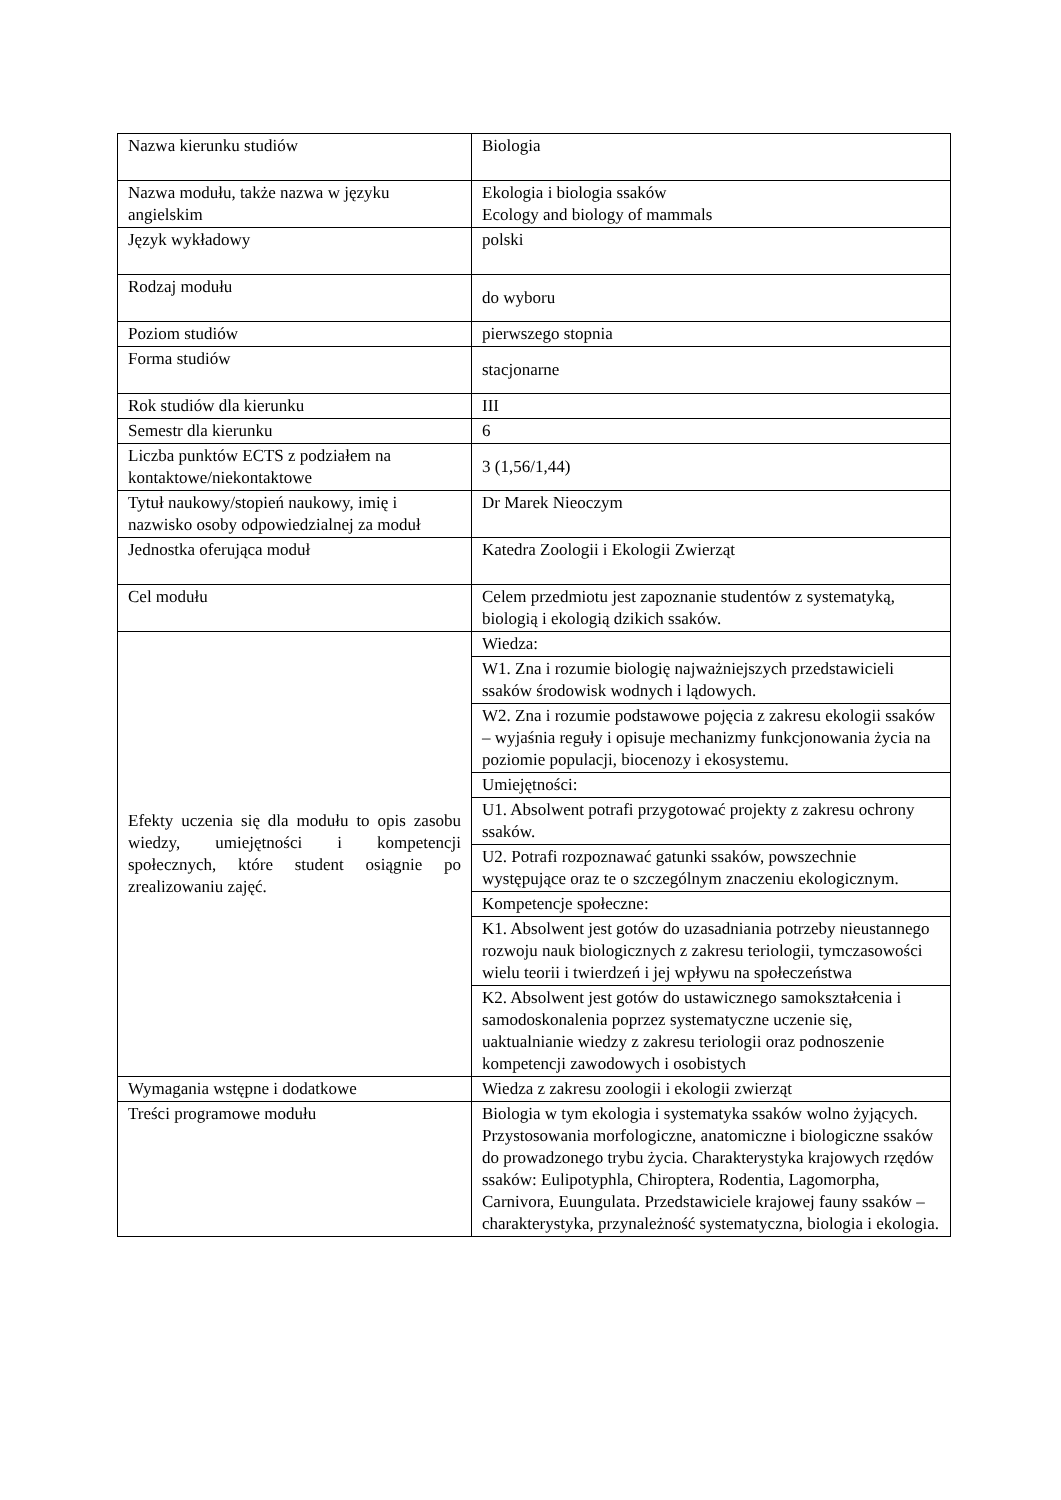| Nazwa kierunku studiów | Biologia |
| Nazwa modułu, także nazwa w języku angielskim | Ekologia i biologia ssaków Ecology and biology of mammals |
| Język wykładowy | polski |
| Rodzaj modułu | do wyboru |
| Poziom studiów | pierwszego stopnia |
| Forma studiów | stacjonarne |
| Rok studiów dla kierunku | III |
| Semestr dla kierunku | 6 |
| Liczba punktów ECTS z podziałem na kontaktowe/niekontaktowe | 3 (1,56/1,44) |
| Tytuł naukowy/stopień naukowy, imię i nazwisko osoby odpowiedzialnej za moduł | Dr Marek Nieoczym |
| Jednostka oferująca moduł | Katedra Zoologii i Ekologii Zwierząt |
| Cel modułu | Celem przedmiotu jest zapoznanie studentów z systematyką, biologią i ekologią dzikich ssaków. |
| Efekty uczenia się dla modułu to opis zasobu wiedzy, umiejętności i kompetencji społecznych, które student osiągnie po zrealizowaniu zajęć. | Wiedza: |
| | W1. Zna i rozumie biologię najważniejszych przedstawicieli ssaków środowisk wodnych i lądowych. |
| | W2. Zna i rozumie podstawowe pojęcia z zakresu ekologii ssaków – wyjaśnia reguły i opisuje mechanizmy funkcjonowania życia na poziomie populacji, biocenozy i ekosystemu. |
| | Umiejętności: |
| | U1. Absolwent potrafi przygotować projekty z zakresu ochrony ssaków. |
| | U2. Potrafi rozpoznawać gatunki ssaków, powszechnie występujące oraz te o szczególnym znaczeniu ekologicznym. |
| | Kompetencje społeczne: |
| | K1. Absolwent jest gotów do uzasadniania potrzeby nieustannego rozwoju nauk biologicznych z zakresu teriologii, tymczasowości wielu teorii i twierdzeń i jej wpływu na społeczeństwa |
| | K2. Absolwent jest gotów do ustawicznego samokształcenia i samodoskonalenia poprzez systematyczne uczenie się, uaktualnianie wiedzy z zakresu teriologii oraz podnoszenie kompetencji zawodowych i osobistych |
| Wymagania wstępne i dodatkowe | Wiedza z zakresu zoologii i ekologii zwierząt |
| Treści programowe modułu | Biologia w tym ekologia i systematyka ssaków wolno żyjących. Przystosowania morfologiczne, anatomiczne i biologiczne ssaków do prowadzonego trybu życia. Charakterystyka krajowych rzędów ssaków: Eulipotyphla, Chiroptera, Rodentia, Lagomorpha, Carnivora, Euungulata. Przedstawiciele krajowej fauny ssaków – charakterystyka, przynależność systematyczna, biologia i ekologia. |